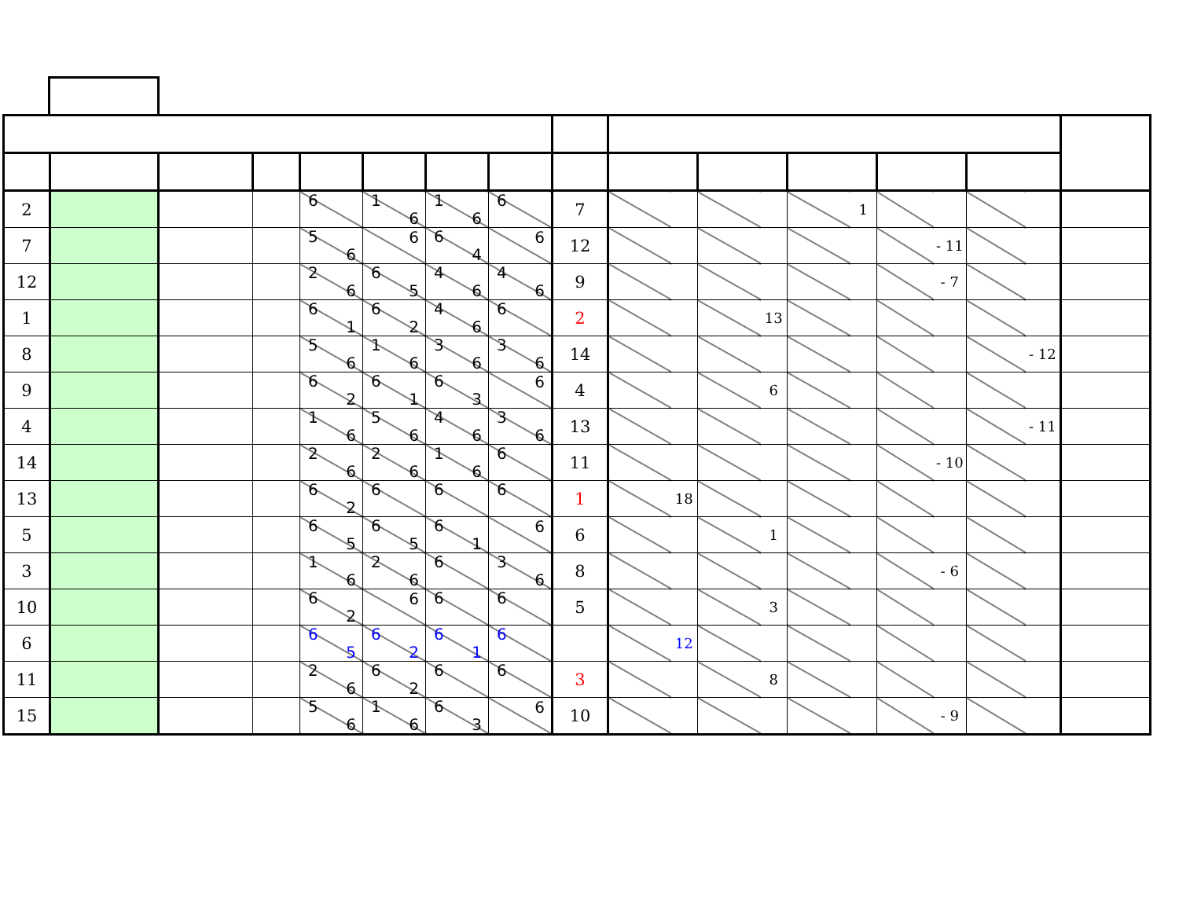| 2 | | | | 6 | 1 6 | 1 6 | 6 | 7 | | | | | | 1 | | | | | |
| 7 | | | | 5 6 | 6 | 6 4 | 6 | 12 | | | | | | | | - 11 | | | |
| 12 | | | | 2 6 | 6 5 | 4 6 | 4 6 | 9 | | | | | | | | - 7 | | | |
| 1 | | | | 6 1 | 6 2 | 4 6 | 6 | 2 | | | | 13 | | | | | | | |
| 8 | | | | 5 6 | 1 6 | 3 6 | 3 6 | 14 | | | | | | | | | | - 12 | |
| 9 | | | | 6 2 | 6 1 | 6 3 | 6 | 4 | | | | 6 | | | | | | | |
| 4 | | | | 1 6 | 5 6 | 4 6 | 3 6 | 13 | | | | | | | | | | - 11 | |
| 14 | | | | 2 6 | 2 6 | 1 6 | 6 | 11 | | | | | | | | - 10 | | | |
| 13 | | | | 6 2 | 6 | 6 | 6 | 1 | | 18 | | | | | | | | | |
| 5 | | | | 6 5 | 6 5 | 6 1 | 6 | 6 | | | | 1 | | | | | | | |
| 3 | | | | 1 6 | 2 6 | 6 | 3 6 | 8 | | | | | | | | - 6 | | | |
| 10 | | | | 6 2 | 6 | 6 | 6 | 5 | | | | 3 | | | | | | | |
| 6 | | | | 6 5 | 6 2 | 6 1 | 6 | | | 12 | | | | | | | | | |
| 11 | | | | 2 6 | 6 2 | 6 | 6 | 3 | | | | 8 | | | | | | | |
| 15 | | | | 5 6 | 1 6 | 6 3 | 6 | 10 | | | | | | | | - 9 | | | |